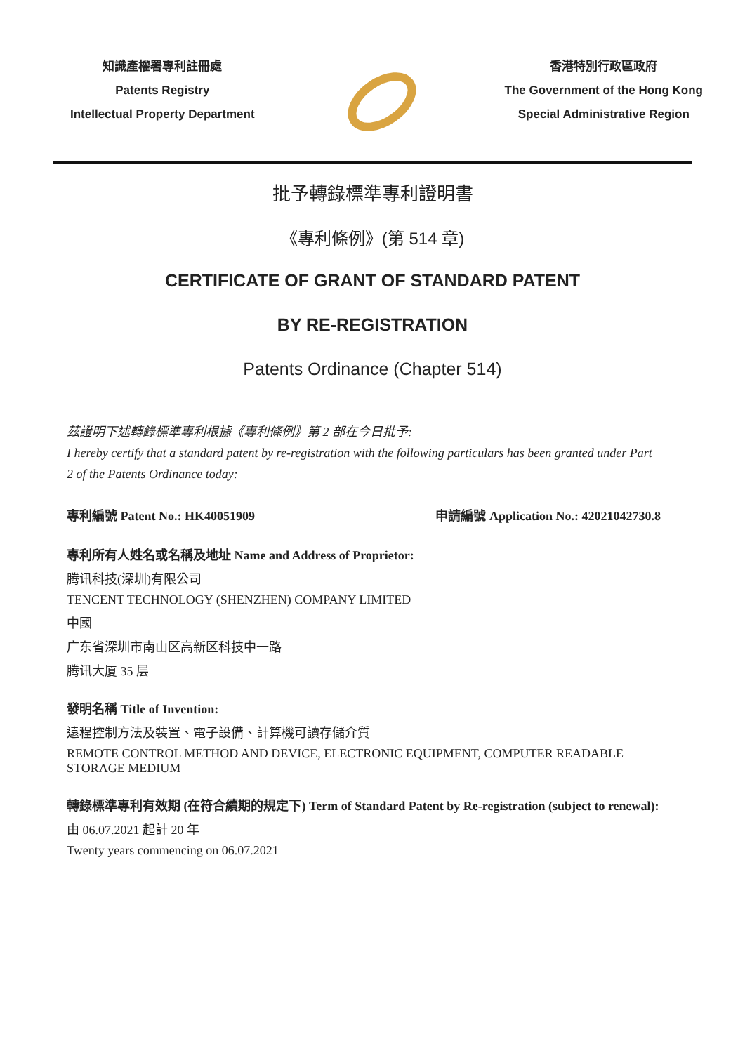知識產權署專利註冊處
Patents Registry
Intellectual Property Department
香港特別行政區政府
The Government of the Hong Kong
Special Administrative Region
批予轉錄標準專利證明書
《專利條例》(第 514 章)
CERTIFICATE OF GRANT OF STANDARD PATENT
BY RE-REGISTRATION
Patents Ordinance (Chapter 514)
茲證明下述轉錄標準專利根據《專利條例》第 2 部在今日批予:
I hereby certify that a standard patent by re-registration with the following particulars has been granted under Part 2 of the Patents Ordinance today:
專利編號 Patent No.: HK40051909 申請編號 Application No.: 42021042730.8
專利所有人姓名或名稱及地址 Name and Address of Proprietor:
腾讯科技(深圳)有限公司
TENCENT TECHNOLOGY (SHENZHEN) COMPANY LIMITED
中國
广东省深圳市南山区高新区科技中一路
腾讯大厦 35 层
發明名稱 Title of Invention:
遠程控制方法及裝置、電子設備、計算機可讀存儲介質
REMOTE CONTROL METHOD AND DEVICE, ELECTRONIC EQUIPMENT, COMPUTER READABLE STORAGE MEDIUM
轉錄標準專利有效期 (在符合續期的規定下) Term of Standard Patent by Re-registration (subject to renewal):
由 06.07.2021 起計 20 年
Twenty years commencing on 06.07.2021